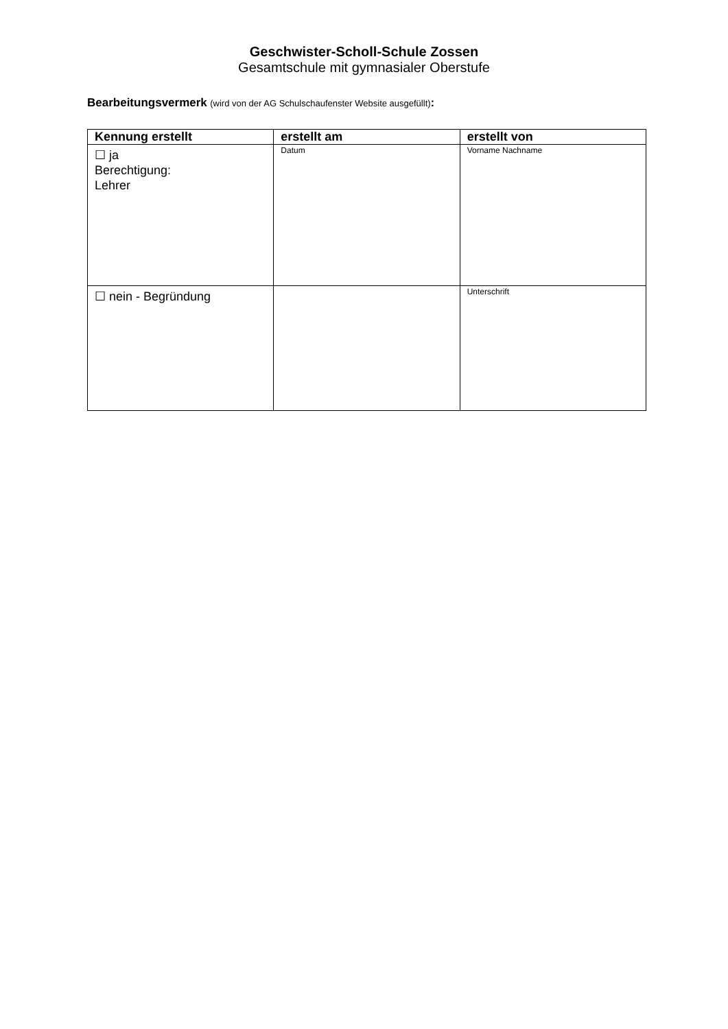Geschwister-Scholl-Schule Zossen
Gesamtschule mit gymnasialer Oberstufe
Bearbeitungsvermerk (wird von der AG Schulschaufenster Website ausgefüllt):
| Kennung erstellt | erstellt am | erstellt von |
| --- | --- | --- |
| ☐ ja Berechtigung: Lehrer | Datum | Vorname Nachname |
| ☐ nein - Begründung | | Unterschrift |